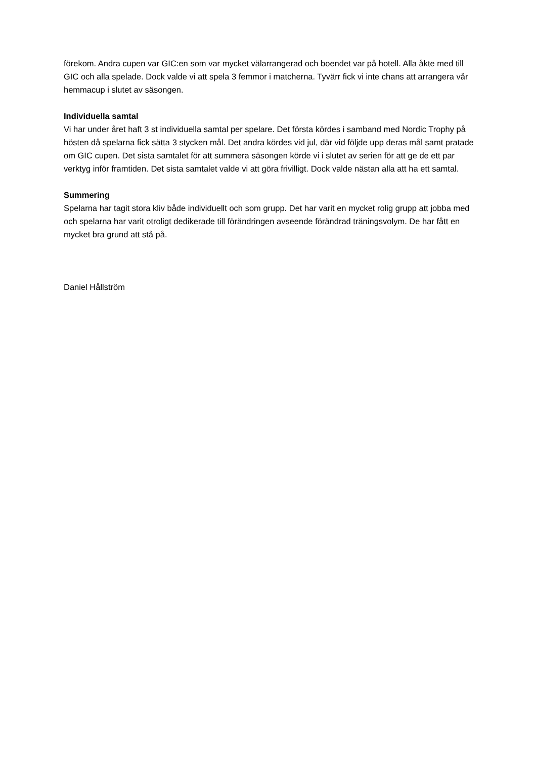förekom. Andra cupen var GIC:en som var mycket välarrangerad och boendet var på hotell. Alla åkte med till GIC och alla spelade. Dock valde vi att spela 3 femmor i matcherna. Tyvärr fick vi inte chans att arrangera vår hemmacup i slutet av säsongen.
Individuella samtal
Vi har under året haft 3 st individuella samtal per spelare. Det första kördes i samband med Nordic Trophy på hösten då spelarna fick sätta 3 stycken mål. Det andra kördes vid jul, där vid följde upp deras mål samt pratade om GIC cupen. Det sista samtalet för att summera säsongen körde vi i slutet av serien för att ge de ett par verktyg inför framtiden. Det sista samtalet valde vi att göra frivilligt. Dock valde nästan alla att ha ett samtal.
Summering
Spelarna har tagit stora kliv både individuellt och som grupp. Det har varit en mycket rolig grupp att jobba med och spelarna har varit otroligt dedikerade till förändringen avseende förändrad träningsvolym. De har fått en mycket bra grund att stå på.
Daniel Hållström